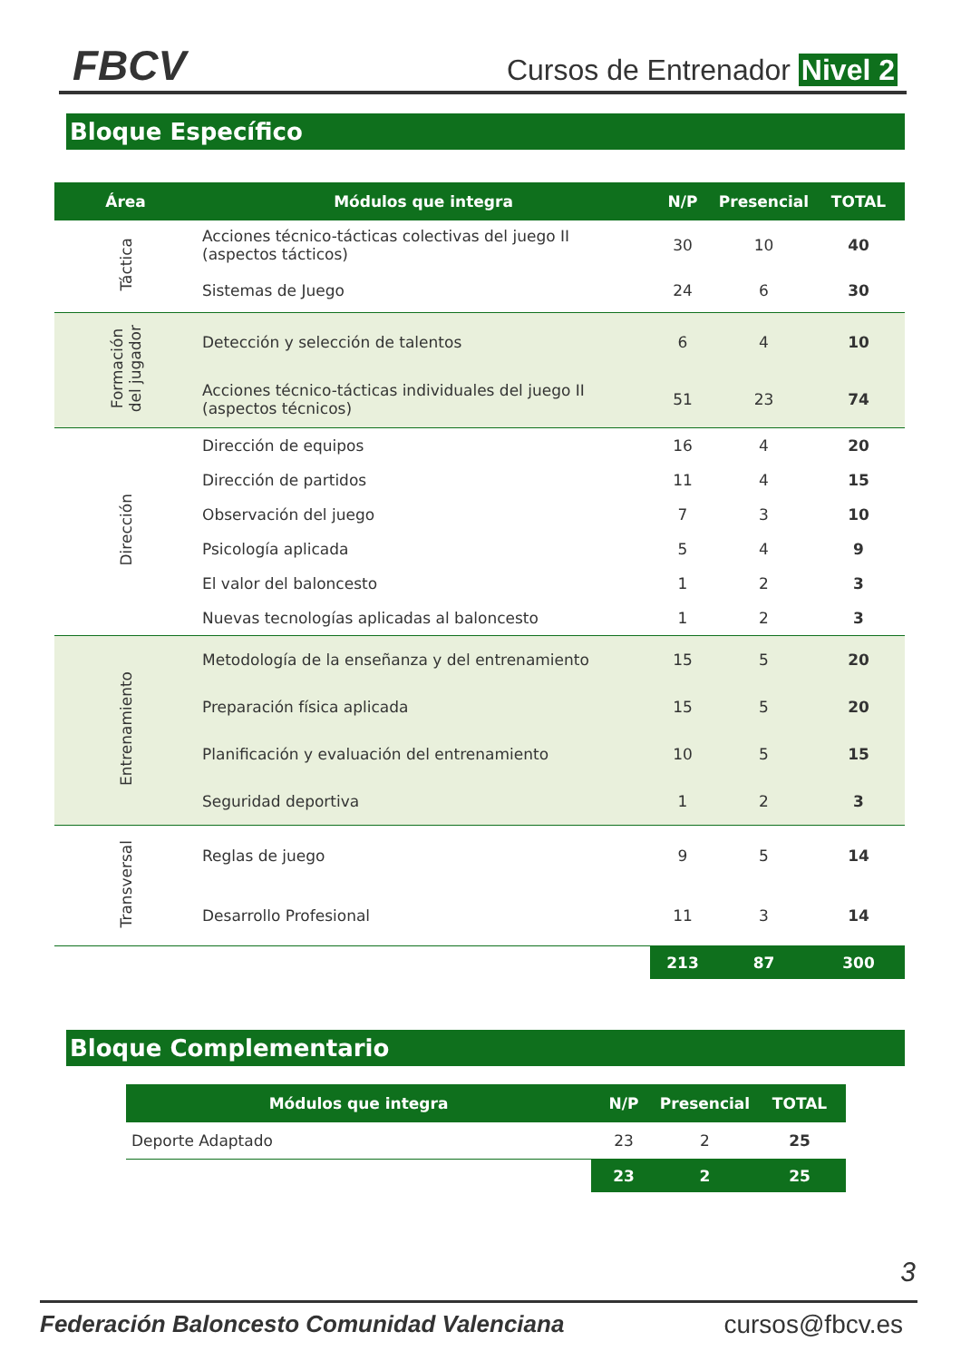FBCV Cursos de Entrenador Nivel 2
Bloque Específico
| Área | Módulos que integra | N/P | Presencial | TOTAL |
| --- | --- | --- | --- | --- |
| Táctica | Acciones técnico-tácticas colectivas del juego II (aspectos tácticos) | 30 | 10 | 40 |
| | Sistemas de Juego | 24 | 6 | 30 |
| Formación del jugador | Detección y selección de talentos | 6 | 4 | 10 |
| | Acciones técnico-tácticas individuales del juego II (aspectos técnicos) | 51 | 23 | 74 |
| Dirección | Dirección de equipos | 16 | 4 | 20 |
| | Dirección de partidos | 11 | 4 | 15 |
| | Observación del juego | 7 | 3 | 10 |
| | Psicología aplicada | 5 | 4 | 9 |
| | El valor del baloncesto | 1 | 2 | 3 |
| | Nuevas tecnologías aplicadas al baloncesto | 1 | 2 | 3 |
| Entrenamiento | Metodología de la enseñanza y del entrenamiento | 15 | 5 | 20 |
| | Preparación física aplicada | 15 | 5 | 20 |
| | Planificación y evaluación del entrenamiento | 10 | 5 | 15 |
| | Seguridad deportiva | 1 | 2 | 3 |
| Transversal | Reglas de juego | 9 | 5 | 14 |
| | Desarrollo Profesional | 11 | 3 | 14 |
| | | 213 | 87 | 300 |
Bloque Complementario
| Módulos que integra | N/P | Presencial | TOTAL |
| --- | --- | --- | --- |
| Deporte Adaptado | 23 | 2 | 25 |
| | 23 | 2 | 25 |
3
Federación Baloncesto Comunidad Valenciana cursos@fbcv.es